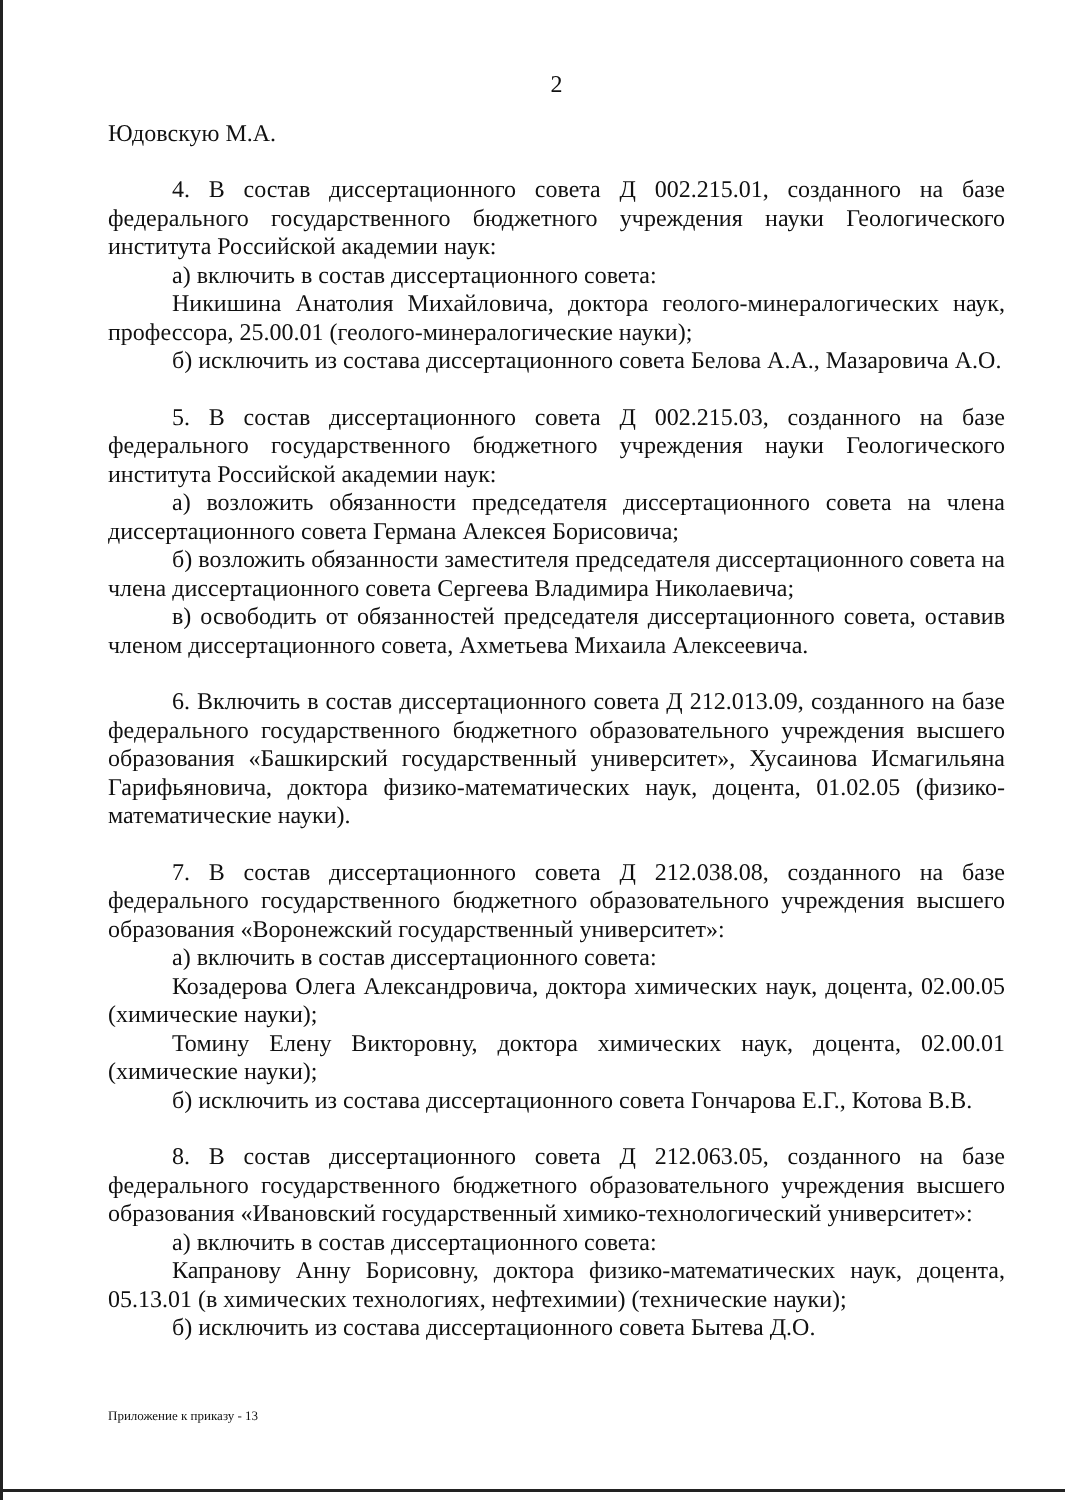2
Юдовскую М.А.
4. В состав диссертационного совета Д 002.215.01, созданного на базе федерального государственного бюджетного учреждения науки Геологического института Российской академии наук:
а) включить в состав диссертационного совета:
Никишина Анатолия Михайловича, доктора геолого-минералогических наук, профессора, 25.00.01 (геолого-минералогические науки);
б) исключить из состава диссертационного совета Белова А.А., Мазаровича А.О.
5. В состав диссертационного совета Д 002.215.03, созданного на базе федерального государственного бюджетного учреждения науки Геологического института Российской академии наук:
а) возложить обязанности председателя диссертационного совета на члена диссертационного совета Германа Алексея Борисовича;
б) возложить обязанности заместителя председателя диссертационного совета на члена диссертационного совета Сергеева Владимира Николаевича;
в) освободить от обязанностей председателя диссертационного совета, оставив членом диссертационного совета, Ахметьева Михаила Алексеевича.
6. Включить в состав диссертационного совета Д 212.013.09, созданного на базе федерального государственного бюджетного образовательного учреждения высшего образования «Башкирский государственный университет», Хусаинова Исмагильяна Гарифьяновича, доктора физико-математических наук, доцента, 01.02.05 (физико-математические науки).
7. В состав диссертационного совета Д 212.038.08, созданного на базе федерального государственного бюджетного образовательного учреждения высшего образования «Воронежский государственный университет»:
а) включить в состав диссертационного совета:
Козадерова Олега Александровича, доктора химических наук, доцента, 02.00.05 (химические науки);
Томину Елену Викторовну, доктора химических наук, доцента, 02.00.01 (химические науки);
б) исключить из состава диссертационного совета Гончарова Е.Г., Котова В.В.
8. В состав диссертационного совета Д 212.063.05, созданного на базе федерального государственного бюджетного образовательного учреждения высшего образования «Ивановский государственный химико-технологический университет»:
а) включить в состав диссертационного совета:
Капранову Анну Борисовну, доктора физико-математических наук, доцента, 05.13.01 (в химических технологиях, нефтехимии) (технические науки);
б) исключить из состава диссертационного совета Бытева Д.О.
Приложение к приказу - 13